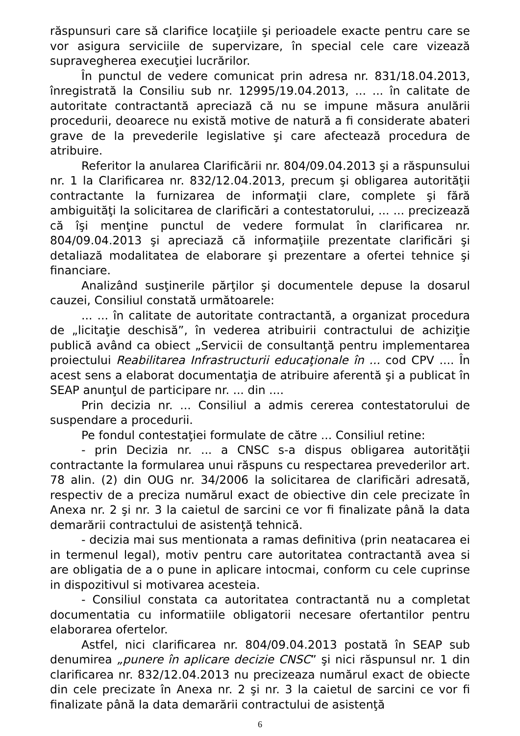răspunsuri care să clarifice locaţiile şi perioadele exacte pentru care se vor asigura serviciile de supervizare, în special cele care vizează supravegherea execuţiei lucrărilor.
În punctul de vedere comunicat prin adresa nr. 831/18.04.2013, înregistrată la Consiliu sub nr. 12995/19.04.2013, ... ... în calitate de autoritate contractantă apreciază că nu se impune măsura anulării procedurii, deoarece nu există motive de natură a fi considerate abateri grave de la prevederile legislative şi care afectează procedura de atribuire.
Referitor la anularea Clarificării nr. 804/09.04.2013 şi a răspunsului nr. 1 la Clarificarea nr. 832/12.04.2013, precum şi obligarea autorităţii contractante la furnizarea de informaţii clare, complete şi fără ambiguităţi la solicitarea de clarificări a contestatorului, ... ... precizează că îşi menţine punctul de vedere formulat în clarificarea nr. 804/09.04.2013 şi apreciază că informaţiile prezentate clarificări şi detaliază modalitatea de elaborare şi prezentare a ofertei tehnice şi financiare.
Analizând susţinerile părţilor şi documentele depuse la dosarul cauzei, Consiliul constată următoarele:
... ... în calitate de autoritate contractantă, a organizat procedura de „licitaţie deschisă”, în vederea atribuirii contractului de achiziţie publică având ca obiect „Servicii de consultanţă pentru implementarea proiectului Reabilitarea Infrastructurii educaţionale în ... cod CPV .... În acest sens a elaborat documentaţia de atribuire aferentă şi a publicat în SEAP anunţul de participare nr. ... din ....
Prin decizia nr. ... Consiliul a admis cererea contestatorului de suspendare a procedurii.
Pe fondul contestaţiei formulate de către ... Consiliul retine:
- prin Decizia nr. ... a CNSC s-a dispus obligarea autorităţii contractante la formularea unui răspuns cu respectarea prevederilor art. 78 alin. (2) din OUG nr. 34/2006 la solicitarea de clarificări adresată, respectiv de a preciza numărul exact de obiective din cele precizate în Anexa nr. 2 şi nr. 3 la caietul de sarcini ce vor fi finalizate până la data demarării contractului de asistenţă tehnică.
- decizia mai sus mentionata a ramas definitiva (prin neatacarea ei in termenul legal), motiv pentru care autoritatea contractantă avea si are obligatia de a o pune in aplicare intocmai, conform cu cele cuprinse in dispozitivul si motivarea acesteia.
- Consiliul constata ca autoritatea contractantă nu a completat documentatia cu informatiile obligatorii necesare ofertantilor pentru elaborarea ofertelor.
Astfel, nici clarificarea nr. 804/09.04.2013 postată în SEAP sub denumirea „punere în aplicare decizie CNSC” şi nici răspunsul nr. 1 din clarificarea nr. 832/12.04.2013 nu precizeaza numărul exact de obiecte din cele precizate în Anexa nr. 2 şi nr. 3 la caietul de sarcini ce vor fi finalizate până la data demarării contractului de asistenţă
6